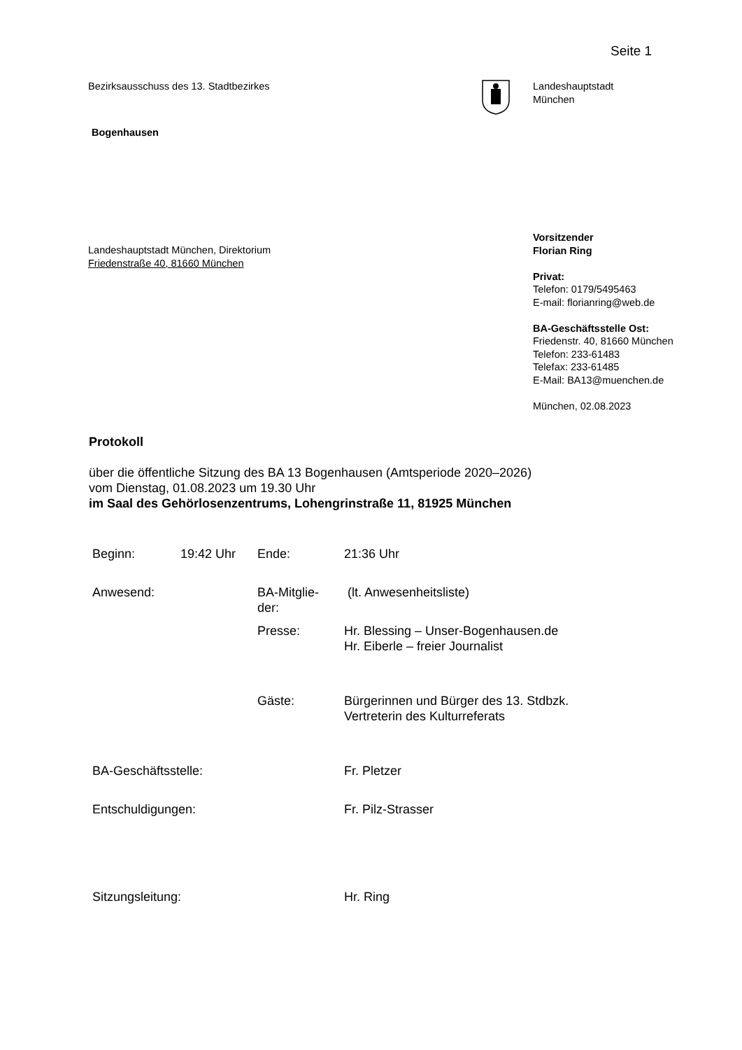Seite 1
Bezirksausschuss des 13. Stadtbezirkes
Bogenhausen
Landeshauptstadt
München
Landeshauptstadt München, Direktorium
Friedenstraße 40, 81660 München
Vorsitzender
Florian Ring
Privat:
Telefon: 0179/5495463
E-mail: florianring@web.de
BA-Geschäftsstelle Ost:
Friedenstr. 40, 81660 München
Telefon: 233-61483
Telefax: 233-61485
E-Mail: BA13@muenchen.de
München, 02.08.2023
Protokoll
über die öffentliche Sitzung des BA 13 Bogenhausen (Amtsperiode 2020–2026)
vom Dienstag, 01.08.2023 um 19.30 Uhr
im Saal des Gehörlosenzentrums, Lohengrinstraße 11, 81925 München
| Beginn: | 19:42 Uhr | Ende: | 21:36 Uhr |
| Anwesend: | | BA-Mitglie- der: | (lt. Anwesenheitsliste) |
| | | Presse: | Hr. Blessing – Unser-Bogenhausen.de Hr. Eiberle – freier Journalist |
| | | Gäste: | Bürgerinnen und Bürger des 13. Stdbzk. Vertreterin des Kulturreferats |
| BA-Geschäftsstelle: | | | Fr. Pletzer |
| Entschuldigungen: | | | Fr. Pilz-Strasser |
| Sitzungsleitung: | | | Hr. Ring |